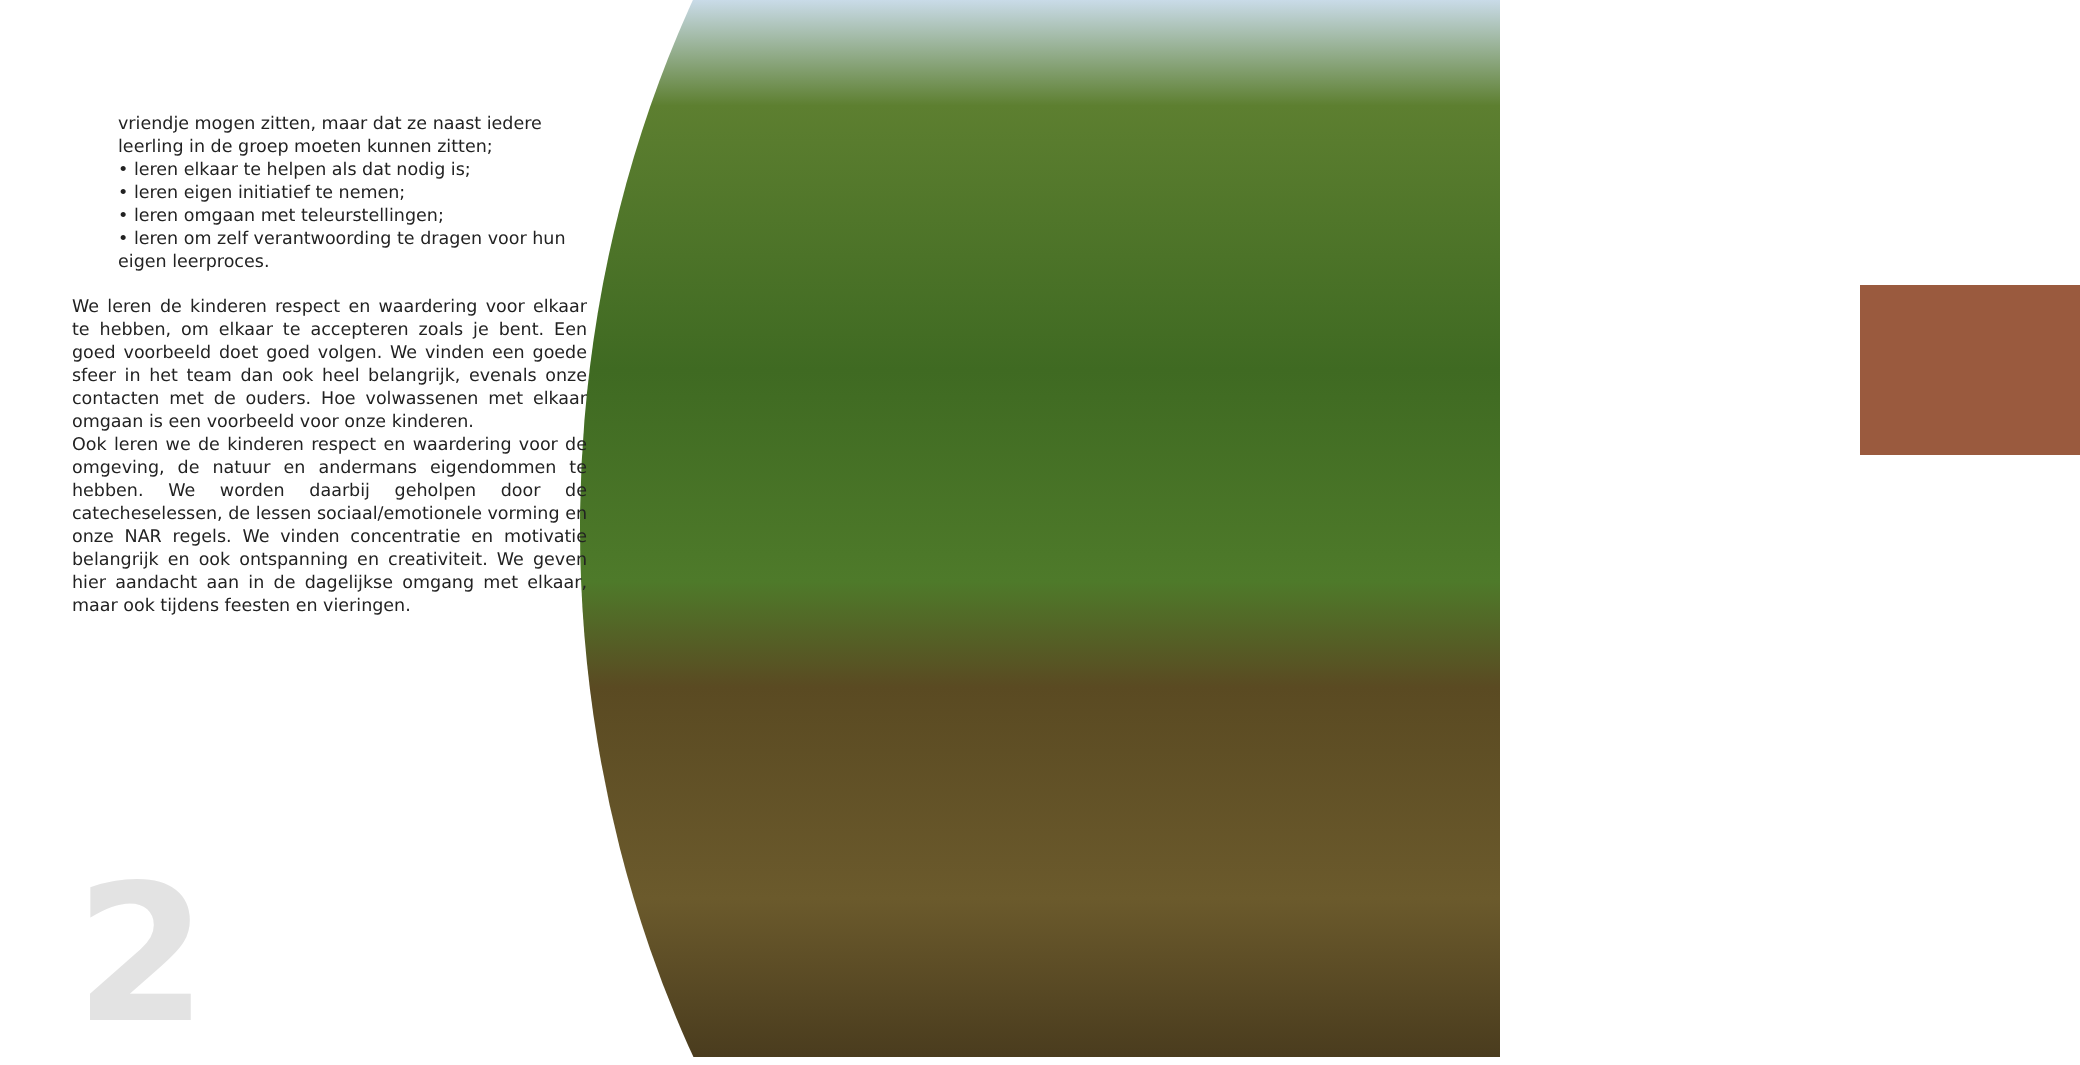vriendje mogen zitten, maar dat ze naast iedere leerling in de groep moeten kunnen zitten;
• leren elkaar te helpen als dat nodig is;
• leren eigen initiatief te nemen;
• leren omgaan met teleurstellingen;
• leren om zelf verantwoording te dragen voor hun eigen leerproces.
We leren de kinderen respect en waardering voor elkaar te hebben, om elkaar te accepteren zoals je bent. Een goed voorbeeld doet goed volgen. We vinden een goede sfeer in het team dan ook heel belangrijk, evenals onze contacten met de ouders. Hoe volwassenen met elkaar omgaan is een voorbeeld voor onze kinderen.
Ook leren we de kinderen respect en waardering voor de omgeving, de natuur en andermans eigendommen te hebben. We worden daarbij geholpen door de catecheselessen, de lessen sociaal/emotionele vorming en onze NAR regels. We vinden concentratie en motivatie belangrijk en ook ontspanning en creativiteit. We geven hier aandacht aan in de dagelijkse omgang met elkaar, maar ook tijdens feesten en vieringen.
2